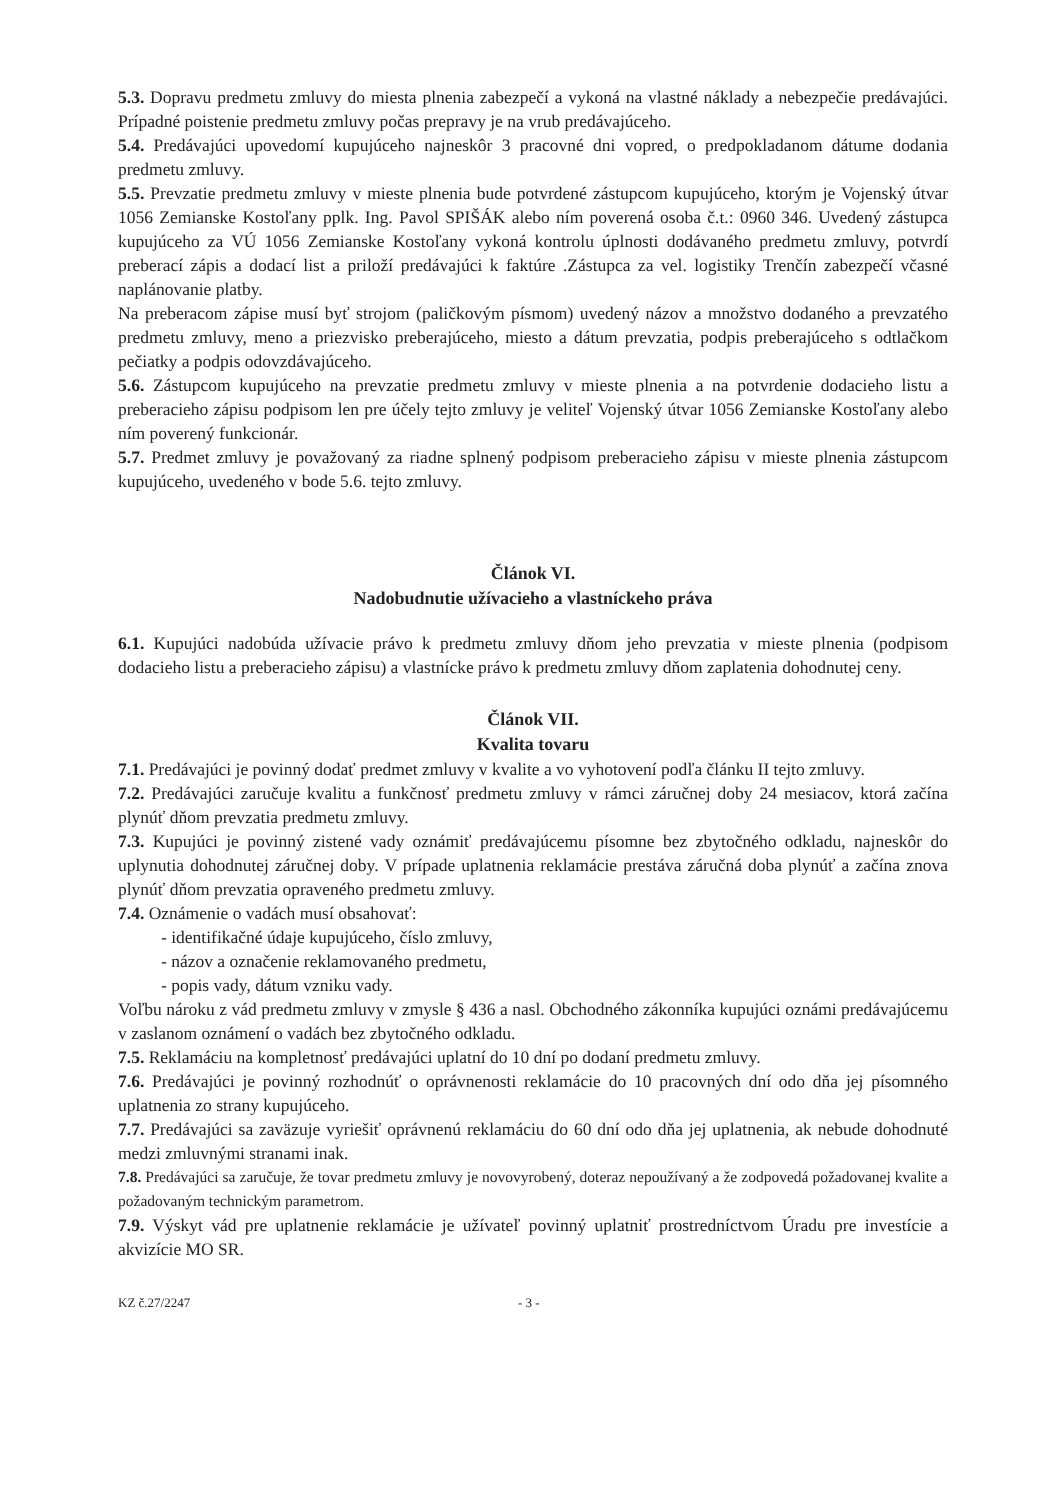5.3. Dopravu predmetu zmluvy do miesta plnenia zabezpečí a vykoná na vlastné náklady a nebezpečie predávajúci. Prípadné poistenie predmetu zmluvy počas prepravy je na vrub predávajúceho.
5.4. Predávajúci upovedomí kupujúceho najneskôr 3 pracovné dni vopred, o predpokladanom dátume dodania predmetu zmluvy.
5.5. Prevzatie predmetu zmluvy v mieste plnenia bude potvrdené zástupcom kupujúceho, ktorým je Vojenský útvar 1056 Zemianske Kostoľany pplk. Ing. Pavol SPIŠÁK alebo ním poverená osoba č.t.: 0960 346. Uvedený zástupca kupujúceho za VÚ 1056 Zemianske Kostoľany vykoná kontrolu úplnosti dodávaného predmetu zmluvy, potvrdí preberací zápis a dodací list a priloží predávajúci k faktúre .Zástupca za vel. logistiky Trenčín zabezpečí včasné naplánovanie platby.
Na preberacom zápise musí byť strojom (paličkovým písmom) uvedený názov a množstvo dodaného a prevzatého predmetu zmluvy, meno a priezvisko preberajúceho, miesto a dátum prevzatia, podpis preberajúceho s odtlačkom pečiatky a podpis odovzdávajúceho.
5.6. Zástupcom kupujúceho na prevzatie predmetu zmluvy v mieste plnenia a na potvrdenie dodacieho listu a preberacieho zápisu podpisom len pre účely tejto zmluvy je veliteľ Vojenský útvar 1056 Zemianske Kostoľany alebo ním poverený funkcionár.
5.7. Predmet zmluvy je považovaný za riadne splnený podpisom preberacieho zápisu v mieste plnenia zástupcom kupujúceho, uvedeného v bode 5.6. tejto zmluvy.
Článok VI.
Nadobudnutie užívacieho a vlastníckeho práva
6.1. Kupujúci nadobúda užívacie právo k predmetu zmluvy dňom jeho prevzatia v mieste plnenia (podpisom dodacieho listu a preberacieho zápisu) a vlastnícke právo k predmetu zmluvy dňom zaplatenia dohodnutej ceny.
Článok VII.
Kvalita tovaru
7.1. Predávajúci je povinný dodať predmet zmluvy v kvalite a vo vyhotovení podľa článku II tejto zmluvy.
7.2. Predávajúci zaručuje kvalitu a funkčnosť predmetu zmluvy v rámci záručnej doby 24 mesiacov, ktorá začína plynúť dňom prevzatia predmetu zmluvy.
7.3. Kupujúci je povinný zistené vady oznámiť predávajúcemu písomne bez zbytočného odkladu, najneskôr do uplynutia dohodnutej záručnej doby. V prípade uplatnenia reklamácie prestáva záručná doba plynúť a začína znova plynúť dňom prevzatia opraveného predmetu zmluvy.
7.4. Oznámenie o vadách musí obsahovať:
- identifikačné údaje kupujúceho, číslo zmluvy,
- názov a označenie reklamovaného predmetu,
- popis vady, dátum vzniku vady.
Voľbu nároku z vád predmetu zmluvy v zmysle § 436 a nasl. Obchodného zákonníka kupujúci oznámi predávajúcemu v zaslanom oznámení o vadách bez zbytočného odkladu.
7.5. Reklamáciu na kompletnosť predávajúci uplatní do 10 dní po dodaní predmetu zmluvy.
7.6. Predávajúci je povinný rozhodnúť o oprávnenosti reklamácie do 10 pracovných dní odo dňa jej písomného uplatnenia zo strany kupujúceho.
7.7. Predávajúci sa zaväzuje vyriešiť oprávnenú reklamáciu do 60 dní odo dňa jej uplatnenia, ak nebude dohodnuté medzi zmluvnými stranami inak.
7.8. Predávajúci sa zaručuje, že tovar predmetu zmluvy je novovyrobený, doteraz nepoužívaný a že zodpovedá požadovanej kvalite a požadovaným technickým parametrom.
7.9. Výskyt vád pre uplatnenie reklamácie je užívateľ povinný uplatniť prostredníctvom Úradu pre investície a akvizície MO SR.
KZ č.27/2247 - 3 -